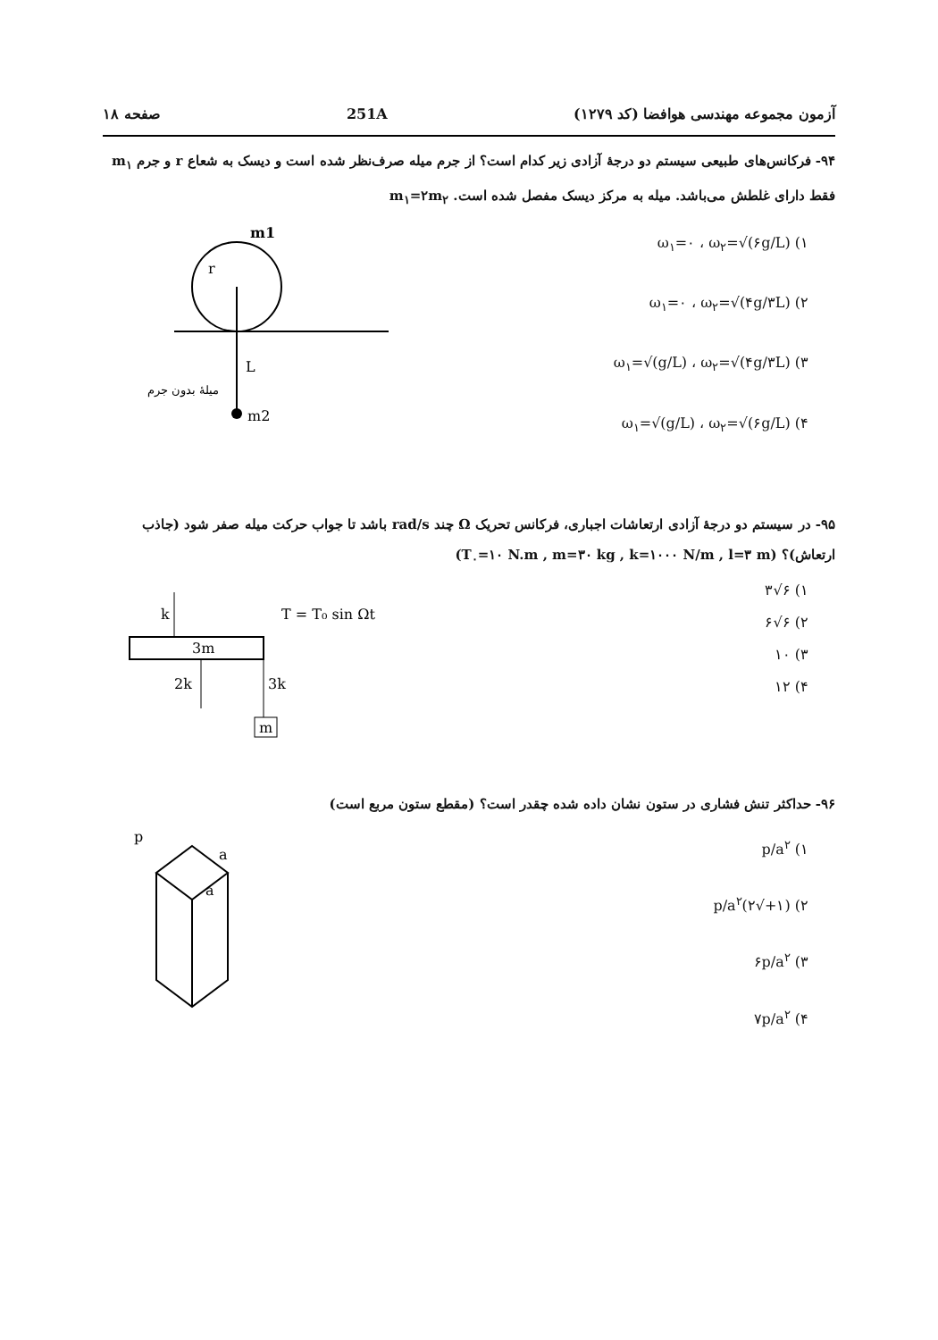آزمون مجموعه مهندسی هوافضا (کد ۱۲۷۹) 251A صفحه ۱۸
۹۴- فرکانس‌های طبیعی سیستم دو درجهٔ آزادی زیر کدام است؟ از جرم میله صرف‌نظر شده است و دیسک به شعاع r و جرم m<sub>۱</sub> فقط دارای غلطش می‌باشد. میله به مرکز دیسک مفصل شده است. m<sub>۱</sub>=۲m<sub>۲</sub>
۱) ω<sub>۱</sub>=۰ ، ω<sub>۲</sub>=√(۶g/L)
۲) ω<sub>۱</sub>=۰ ، ω<sub>۲</sub>=√(۴g/۳L)
۳) ω<sub>۱</sub>=√(g/L) ، ω<sub>۲</sub>=√(۴g/۳L)
۴) ω<sub>۱</sub>=√(g/L) ، ω<sub>۲</sub>=√(۶g/L)
m1
r
L
m2
میلهٔ بدون جرم
۹۵- در سیستم دو درجهٔ آزادی ارتعاشات اجباری، فرکانس تحریک Ω چند rad/s باشد تا جواب حرکت میله صفر شود (جاذب ارتعاش)؟ (T<sub>۰</sub>=۱۰ N.m , m=۳۰ kg , k=۱۰۰۰ N/m , l=۳ m)
۱) ۶√۳
۲) ۶√۶
۳) ۱۰
۴) ۱۲
m
k
2k
3k
3m
T = T₀ sin Ωt
۹۶- حداکثر تنش فشاری در ستون نشان داده شده چقدر است؟ (مقطع ستون مربع است)
۱) p/a<sup>۲</sup>
۲) (۱+√۲)p/a<sup>۲</sup>
۳) ۶p/a<sup>۲</sup>
۴) ۷p/a<sup>۲</sup>
p
a
a